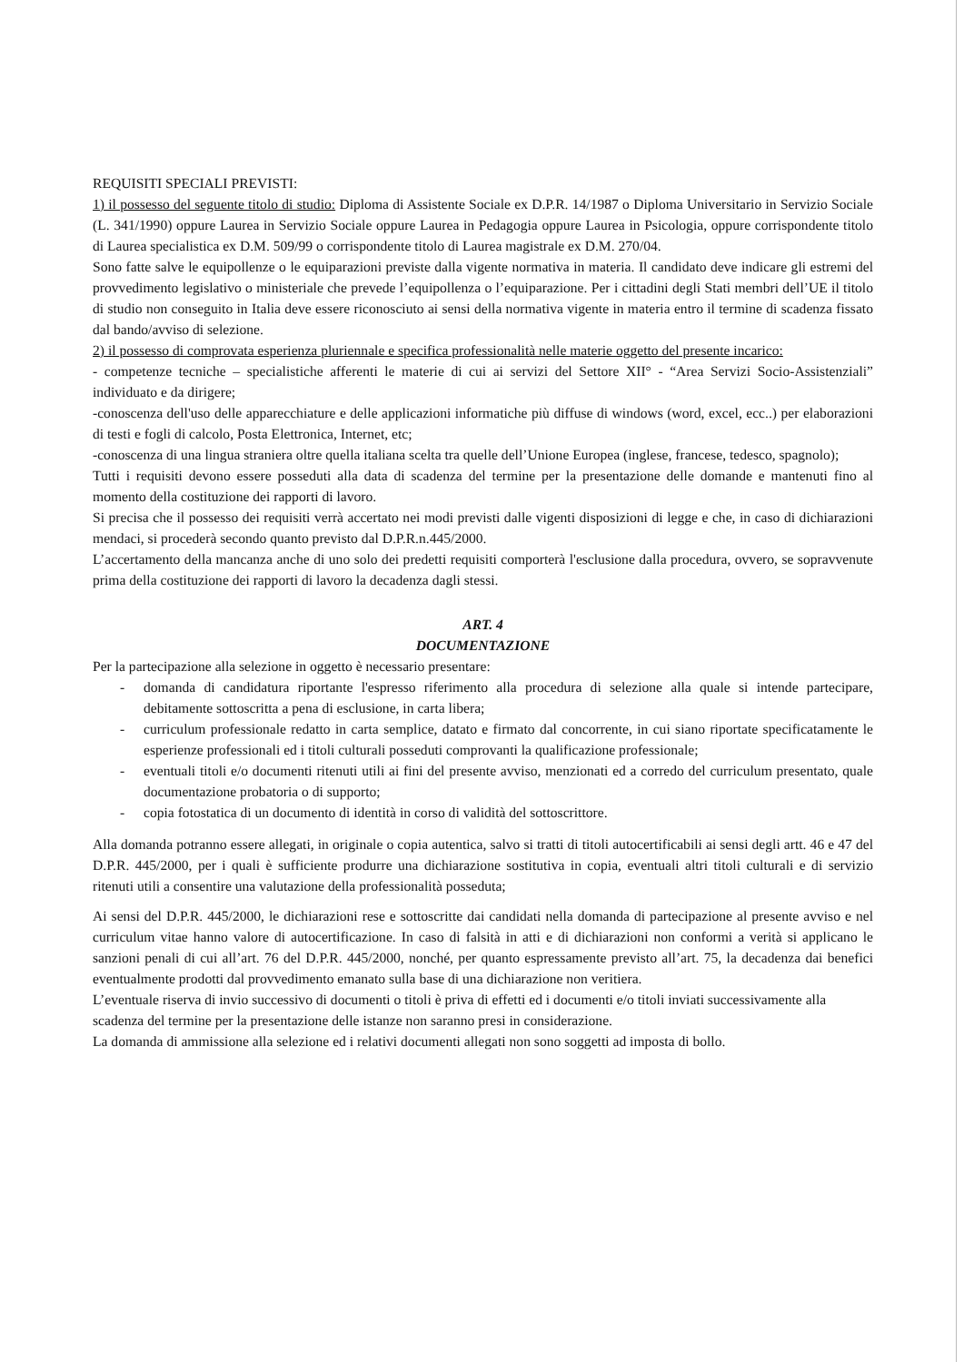REQUISITI SPECIALI PREVISTI:
1) il possesso del seguente titolo di studio: Diploma di Assistente Sociale ex D.P.R. 14/1987 o Diploma Universitario in Servizio Sociale (L. 341/1990) oppure Laurea in Servizio Sociale oppure Laurea in Pedagogia oppure Laurea in Psicologia, oppure corrispondente titolo di Laurea specialistica ex D.M. 509/99 o corrispondente titolo di Laurea magistrale ex D.M. 270/04.
Sono fatte salve le equipollenze o le equiparazioni previste dalla vigente normativa in materia. Il candidato deve indicare gli estremi del provvedimento legislativo o ministeriale che prevede l’equipollenza o l’equiparazione. Per i cittadini degli Stati membri dell’UE il titolo di studio non conseguito in Italia deve essere riconosciuto ai sensi della normativa vigente in materia entro il termine di scadenza fissato dal bando/avviso di selezione.
2) il possesso di comprovata esperienza pluriennale e specifica professionalità nelle materie oggetto del presente incarico:
- competenze tecniche – specialistiche afferenti le materie di cui ai servizi del Settore XII° - “Area Servizi Socio-Assistenziali” individuato e da dirigere;
-conoscenza dell'uso delle apparecchiature e delle applicazioni informatiche più diffuse di windows (word, excel, ecc..) per elaborazioni di testi e fogli di calcolo, Posta Elettronica, Internet, etc;
-conoscenza di una lingua straniera oltre quella italiana scelta tra quelle dell’Unione Europea (inglese, francese, tedesco, spagnolo);
Tutti i requisiti devono essere posseduti alla data di scadenza del termine per la presentazione delle domande e mantenuti fino al momento della costituzione dei rapporti di lavoro.
Si precisa che il possesso dei requisiti verrà accertato nei modi previsti dalle vigenti disposizioni di legge e che, in caso di dichiarazioni mendaci, si procederà secondo quanto previsto dal D.P.R.n.445/2000.
L’accertamento della mancanza anche di uno solo dei predetti requisiti comporterà l'esclusione dalla procedura, ovvero, se sopravvenute prima della costituzione dei rapporti di lavoro la decadenza dagli stessi.
ART. 4
DOCUMENTAZIONE
Per la partecipazione alla selezione in oggetto è necessario presentare:
- domanda di candidatura riportante l'espresso riferimento alla procedura di selezione alla quale si intende partecipare, debitamente sottoscritta a pena di esclusione, in carta libera;
- curriculum professionale redatto in carta semplice, datato e firmato dal concorrente, in cui siano riportate specificatamente le esperienze professionali ed i titoli culturali posseduti comprovanti la qualificazione professionale;
- eventuali titoli e/o documenti ritenuti utili ai fini del presente avviso, menzionati ed a corredo del curriculum presentato, quale documentazione probatoria o di supporto;
- copia fotostatica di un documento di identità in corso di validità del sottoscrittore.
Alla domanda potranno essere allegati, in originale o copia autentica, salvo si tratti di titoli autocertificabili ai sensi degli artt. 46 e 47 del D.P.R. 445/2000, per i quali è sufficiente produrre una dichiarazione sostitutiva in copia, eventuali altri titoli culturali e di servizio ritenuti utili a consentire una valutazione della professionalità posseduta;
Ai sensi del D.P.R. 445/2000, le dichiarazioni rese e sottoscritte dai candidati nella domanda di partecipazione al presente avviso e nel curriculum vitae hanno valore di autocertificazione. In caso di falsità in atti e di dichiarazioni non conformi a verità si applicano le sanzioni penali di cui all’art. 76 del D.P.R. 445/2000, nonché, per quanto espressamente previsto all’art. 75, la decadenza dai benefici eventualmente prodotti dal provvedimento emanato sulla base di una dichiarazione non veritiera.
L’eventuale riserva di invio successivo di documenti o titoli è priva di effetti ed i documenti e/o titoli inviati successivamente alla scadenza del termine per la presentazione delle istanze non saranno presi in considerazione.
La domanda di ammissione alla selezione ed i relativi documenti allegati non sono soggetti ad imposta di bollo.